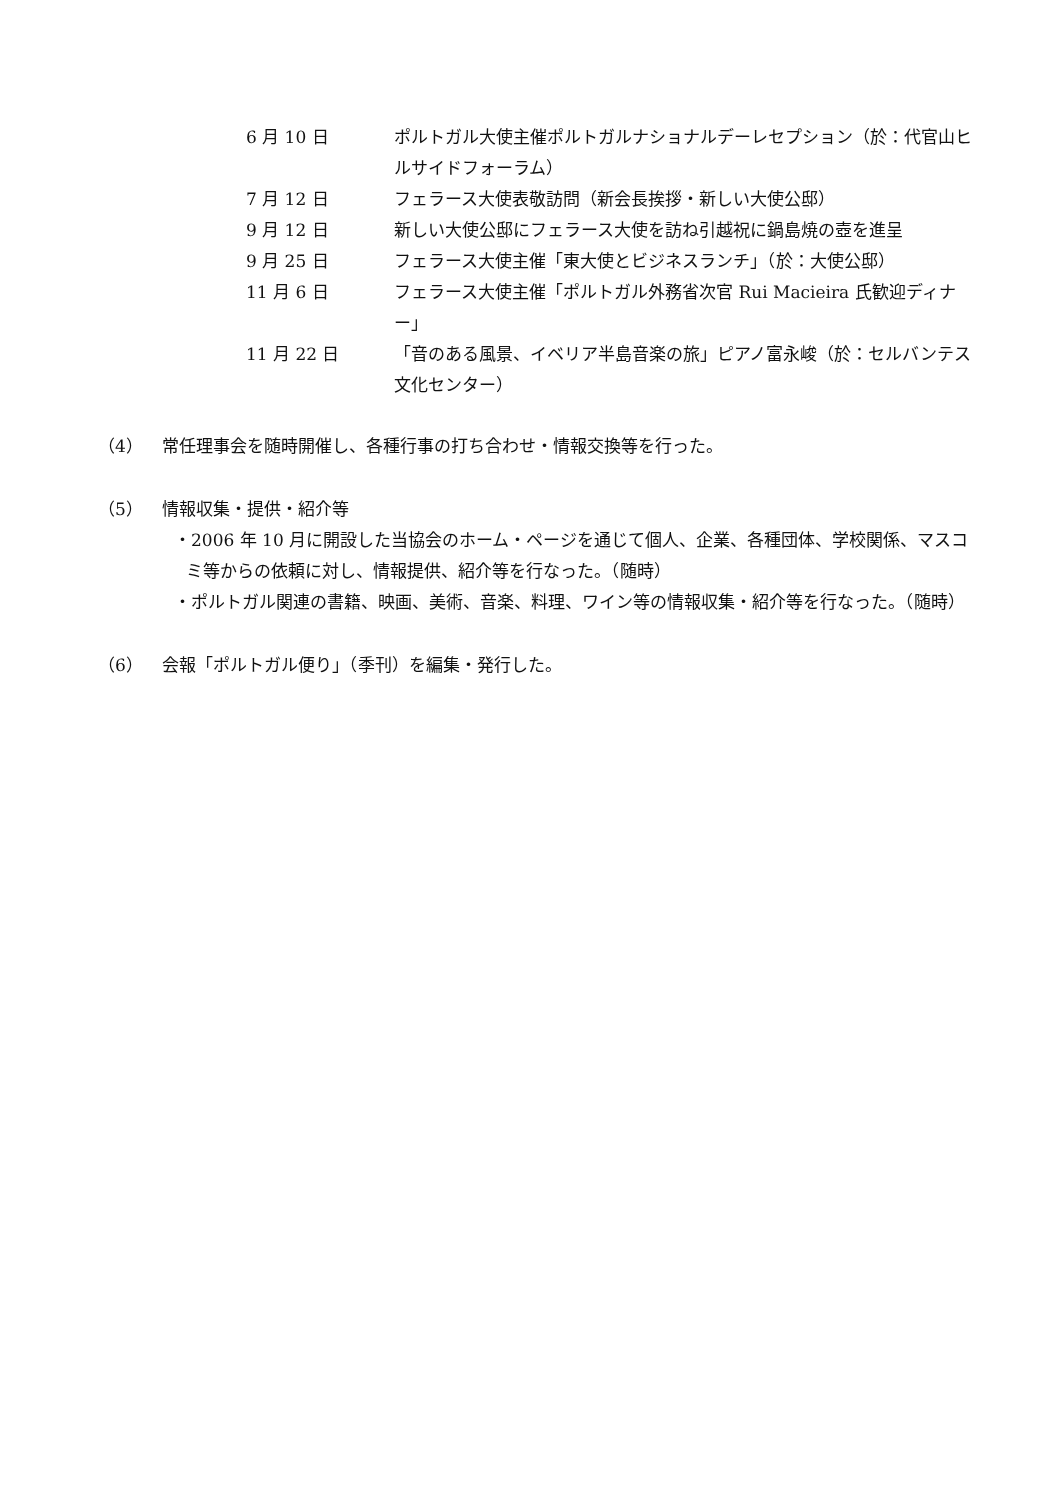6 月 10 日 ポルトガル大使主催ポルトガルナショナルデーレセプション（於：代官山ヒルサイドフォーラム）
7 月 12 日 フェラース大使表敬訪問（新会長挨拶・新しい大使公邸）
9 月 12 日 新しい大使公邸にフェラース大使を訪ね引越祝に鍋島焼の壺を進呈
9 月 25 日 フェラース大使主催「東大使とビジネスランチ」（於：大使公邸）
11 月 6 日 フェラース大使主催「ポルトガル外務省次官 Rui Macieira 氏歓迎ディナー」
11 月 22 日 「音のある風景、イベリア半島音楽の旅」ピアノ富永峻（於：セルバンテス文化センター）
（4） 常任理事会を随時開催し、各種行事の打ち合わせ・情報交換等を行った。
（5） 情報収集・提供・紹介等
・2006 年 10 月に開設した当協会のホーム・ページを通じて個人、企業、各種団体、学校関係、マスコミ等からの依頼に対し、情報提供、紹介等を行なった。（随時）
・ポルトガル関連の書籍、映画、美術、音楽、料理、ワイン等の情報収集・紹介等を行なった。（随時）
（6） 会報「ポルトガル便り」（季刊）を編集・発行した。